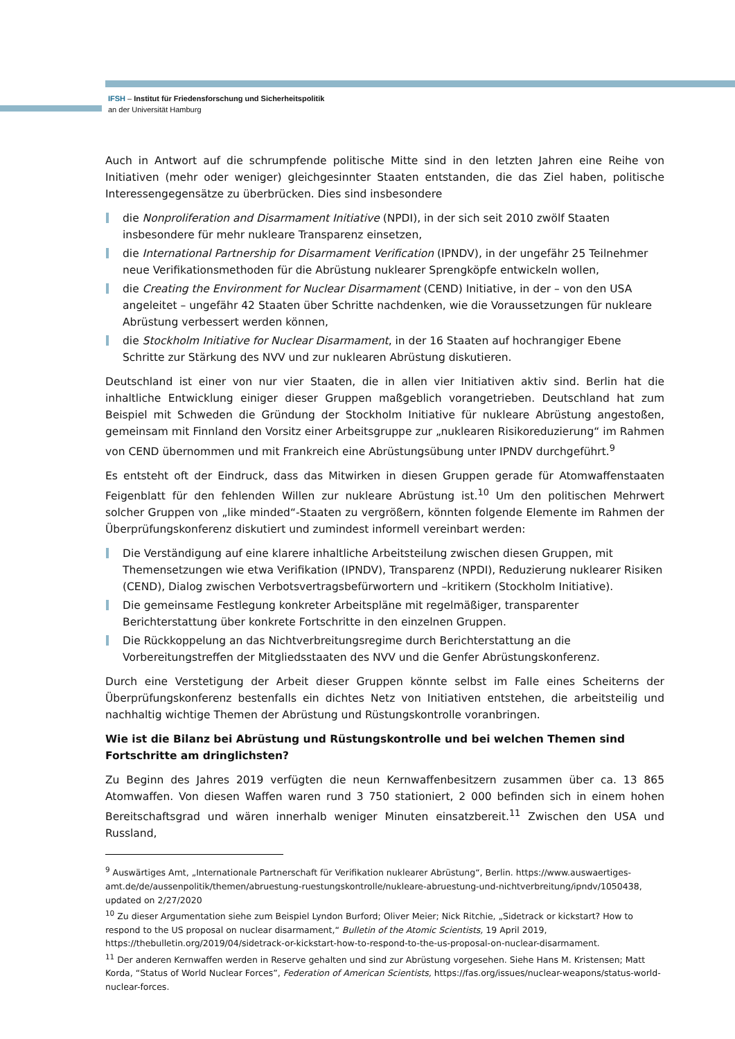IFSH – Institut für Friedensforschung und Sicherheitspolitik
an der Universität Hamburg
Auch in Antwort auf die schrumpfende politische Mitte sind in den letzten Jahren eine Reihe von Initiativen (mehr oder weniger) gleichgesinnter Staaten entstanden, die das Ziel haben, politische Interessengegensätze zu überbrücken. Dies sind insbesondere
die Nonproliferation and Disarmament Initiative (NPDI), in der sich seit 2010 zwölf Staaten insbesondere für mehr nukleare Transparenz einsetzen,
die International Partnership for Disarmament Verification (IPNDV), in der ungefähr 25 Teilnehmer neue Verifikationsmethoden für die Abrüstung nuklearer Sprengköpfe entwickeln wollen,
die Creating the Environment for Nuclear Disarmament (CEND) Initiative, in der – von den USA angeleitet – ungefähr 42 Staaten über Schritte nachdenken, wie die Voraussetzungen für nukleare Abrüstung verbessert werden können,
die Stockholm Initiative for Nuclear Disarmament, in der 16 Staaten auf hochrangiger Ebene Schritte zur Stärkung des NVV und zur nuklearen Abrüstung diskutieren.
Deutschland ist einer von nur vier Staaten, die in allen vier Initiativen aktiv sind. Berlin hat die inhaltliche Entwicklung einiger dieser Gruppen maßgeblich vorangetrieben. Deutschland hat zum Beispiel mit Schweden die Gründung der Stockholm Initiative für nukleare Abrüstung angestoßen, gemeinsam mit Finnland den Vorsitz einer Arbeitsgruppe zur „nuklearen Risikoreduzierung“ im Rahmen von CEND übernommen und mit Frankreich eine Abrüstungsübung unter IPNDV durchgeführt.<sup>9</sup>
Es entsteht oft der Eindruck, dass das Mitwirken in diesen Gruppen gerade für Atomwaffenstaaten Feigenblatt für den fehlenden Willen zur nukleare Abrüstung ist.<sup>10</sup> Um den politischen Mehrwert solcher Gruppen von „like minded“-Staaten zu vergrößern, könnten folgende Elemente im Rahmen der Überprüfungskonferenz diskutiert und zumindest informell vereinbart werden:
Die Verständigung auf eine klarere inhaltliche Arbeitsteilung zwischen diesen Gruppen, mit Themensetzungen wie etwa Verifikation (IPNDV), Transparenz (NPDI), Reduzierung nuklearer Risiken (CEND), Dialog zwischen Verbotsvertragsbefürwortern und –kritikern (Stockholm Initiative).
Die gemeinsame Festlegung konkreter Arbeitspläne mit regelmäßiger, transparenter Berichterstattung über konkrete Fortschritte in den einzelnen Gruppen.
Die Rückkoppelung an das Nichtverbreitungsregime durch Berichterstattung an die Vorbereitungstreffen der Mitgliedsstaaten des NVV und die Genfer Abrüstungskonferenz.
Durch eine Verstetigung der Arbeit dieser Gruppen könnte selbst im Falle eines Scheiterns der Überprüfungskonferenz bestenfalls ein dichtes Netz von Initiativen entstehen, die arbeitsteilig und nachhaltig wichtige Themen der Abrüstung und Rüstungskontrolle voranbringen.
Wie ist die Bilanz bei Abrüstung und Rüstungskontrolle und bei welchen Themen sind Fortschritte am dringlichsten?
Zu Beginn des Jahres 2019 verfügten die neun Kernwaffenbesitzern zusammen über ca. 13 865 Atomwaffen. Von diesen Waffen waren rund 3 750 stationiert, 2 000 befinden sich in einem hohen Bereitschaftsgrad und wären innerhalb weniger Minuten einsatzbereit.<sup>11</sup> Zwischen den USA und Russland,
<sup>9</sup> Auswärtiges Amt, „Internationale Partnerschaft für Verifikation nuklearer Abrüstung“, Berlin. https://www.auswaertiges-amt.de/de/aussenpolitik/themen/abruestung-ruestungskontrolle/nukleare-abruestung-und-nichtverbreitung/ipndv/1050438, updated on 2/27/2020
<sup>10</sup> Zu dieser Argumentation siehe zum Beispiel Lyndon Burford; Oliver Meier; Nick Ritchie, „Sidetrack or kickstart? How to respond to the US proposal on nuclear disarmament,“ Bulletin of the Atomic Scientists, 19 April 2019, https://thebulletin.org/2019/04/sidetrack-or-kickstart-how-to-respond-to-the-us-proposal-on-nuclear-disarmament.
<sup>11</sup> Der anderen Kernwaffen werden in Reserve gehalten und sind zur Abrüstung vorgesehen. Siehe Hans M. Kristensen; Matt Korda, “Status of World Nuclear Forces”, Federation of American Scientists, https://fas.org/issues/nuclear-weapons/status-world-nuclear-forces.